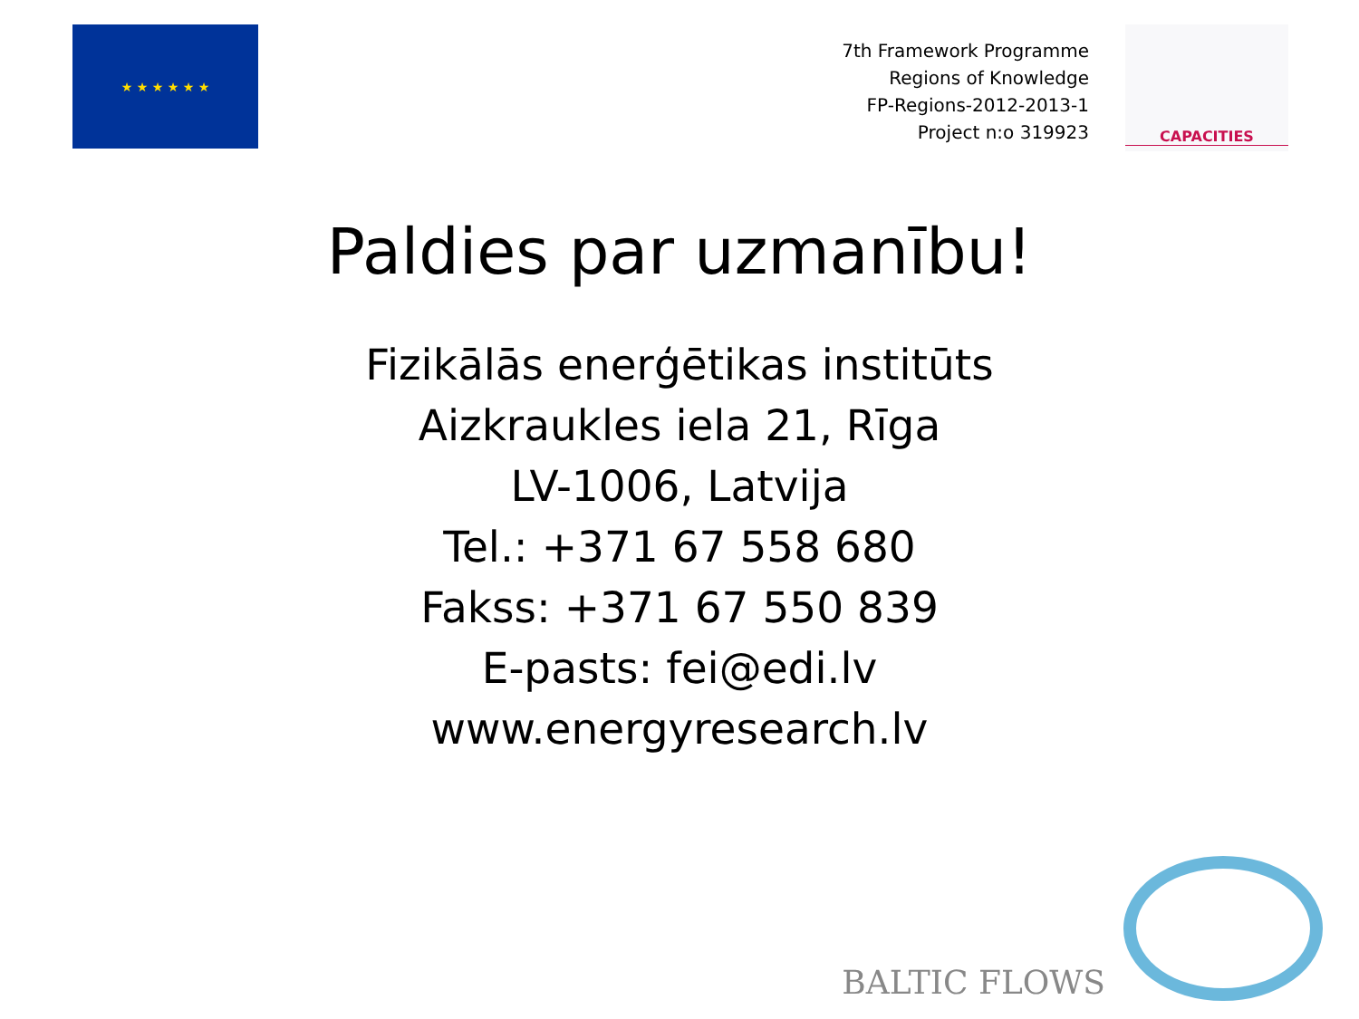★ ★ ★ ★ ★ ★
7th Framework Programme
Regions of Knowledge
FP-Regions-2012-2013-1
Project n:o 319923
CAPACITIES
Paldies par uzmanību!
Fizikālās enerģētikas institūts
Aizkraukles iela 21, Rīga
LV-1006, Latvija
Tel.: +371 67 558 680
Fakss: +371 67 550 839
E-pasts: fei@edi.lv
www.energyresearch.lv
BALTIC FLOWS